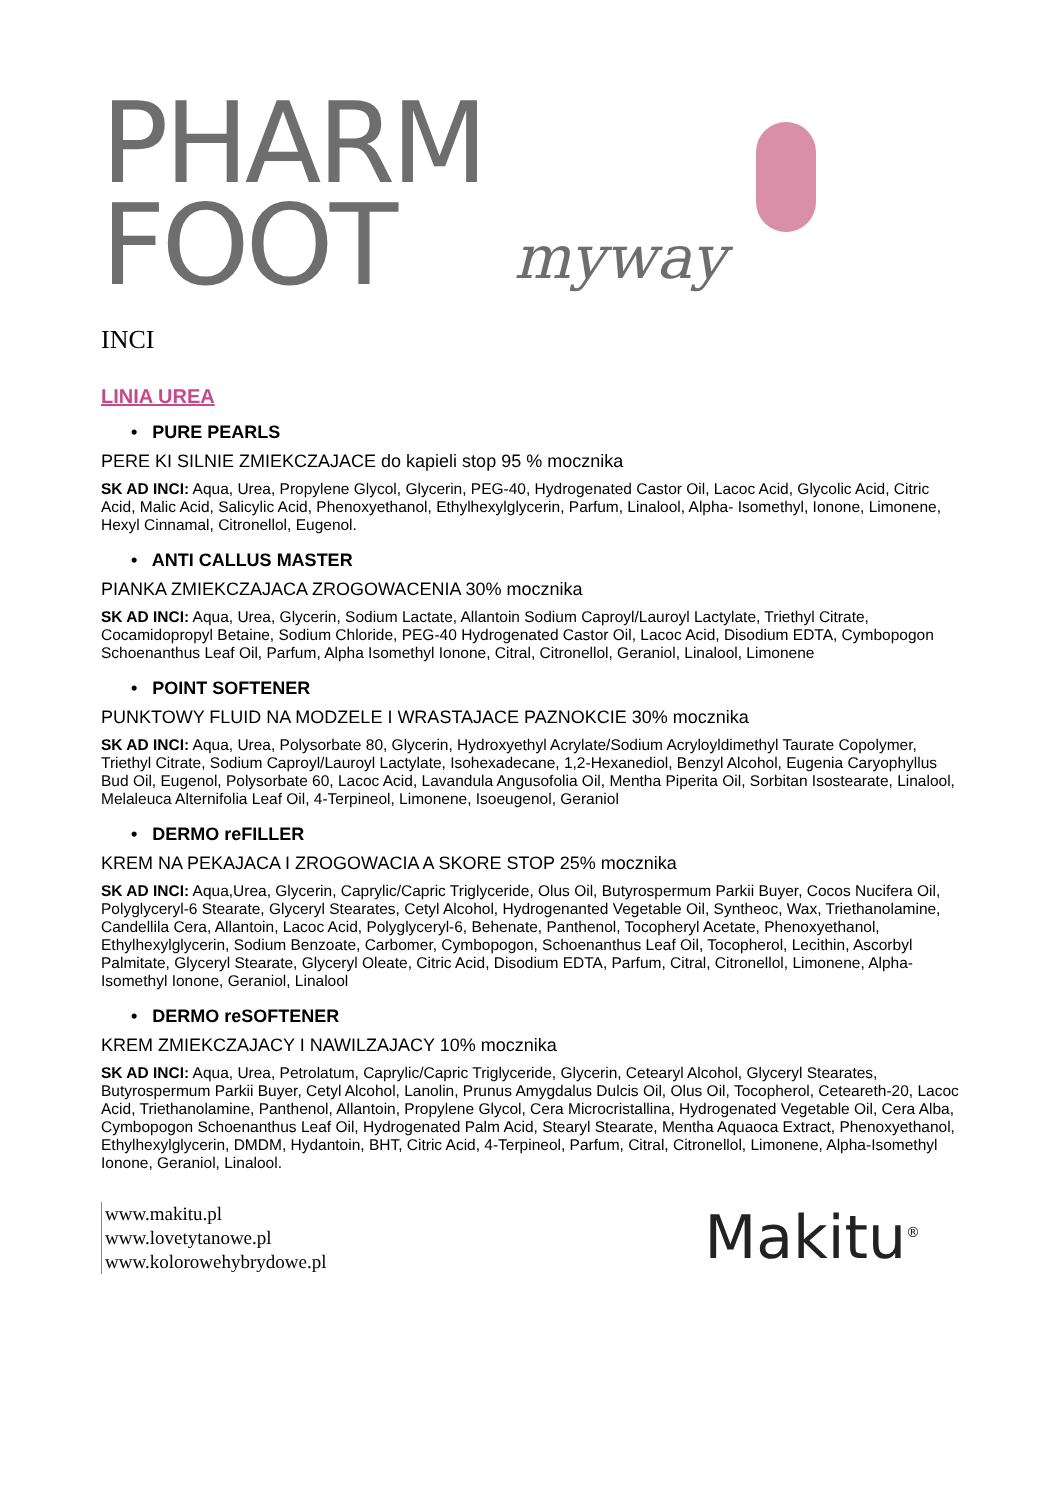PHARM
FOOT
myway
INCI
LINIA UREA
• PURE PEARLS
PERE KI SILNIE ZMIEKCZAJACE do kapieli stop 95 % mocznika
SK AD INCI: Aqua, Urea, Propylene Glycol, Glycerin, PEG-40, Hydrogenated Castor Oil, Lacoc Acid, Glycolic Acid, Citric Acid, Malic Acid, Salicylic Acid, Phenoxyethanol, Ethylhexylglycerin, Parfum, Linalool, Alpha- Isomethyl, Ionone, Limonene, Hexyl Cinnamal, Citronellol, Eugenol.
• ANTI CALLUS MASTER
PIANKA ZMIEKCZAJACA ZROGOWACENIA 30% mocznika
SK AD INCI: Aqua, Urea, Glycerin, Sodium Lactate, Allantoin Sodium Caproyl/Lauroyl Lactylate, Triethyl Citrate, Cocamidopropyl Betaine, Sodium Chloride, PEG-40 Hydrogenated Castor Oil, Lacoc Acid, Disodium EDTA, Cymbopogon Schoenanthus Leaf Oil, Parfum, Alpha Isomethyl Ionone, Citral, Citronellol, Geraniol, Linalool, Limonene
• POINT SOFTENER
PUNKTOWY FLUID NA MODZELE I WRASTAJACE PAZNOKCIE 30% mocznika
SK AD INCI: Aqua, Urea, Polysorbate 80, Glycerin, Hydroxyethyl Acrylate/Sodium Acryloyldimethyl Taurate Copolymer, Triethyl Citrate, Sodium Caproyl/Lauroyl Lactylate, Isohexadecane, 1,2-Hexanediol, Benzyl Alcohol, Eugenia Caryophyllus Bud Oil, Eugenol, Polysorbate 60, Lacoc Acid, Lavandula Angusofolia Oil, Mentha Piperita Oil, Sorbitan Isostearate, Linalool, Melaleuca Alternifolia Leaf Oil, 4-Terpineol, Limonene, Isoeugenol, Geraniol
• DERMO reFILLER
KREM NA PEKAJACA I ZROGOWACIA A SKORE STOP 25% mocznika
SK AD INCI: Aqua,Urea, Glycerin, Caprylic/Capric Triglyceride, Olus Oil, Butyrospermum Parkii Buyer, Cocos Nucifera Oil, Polyglyceryl-6 Stearate, Glyceryl Stearates, Cetyl Alcohol, Hydrogenanted Vegetable Oil, Syntheoc, Wax, Triethanolamine, Candellila Cera, Allantoin, Lacoc Acid, Polyglyceryl-6, Behenate, Panthenol, Tocopheryl Acetate, Phenoxyethanol, Ethylhexylglycerin, Sodium Benzoate, Carbomer, Cymbopogon, Schoenanthus Leaf Oil, Tocopherol, Lecithin, Ascorbyl Palmitate, Glyceryl Stearate, Glyceryl Oleate, Citric Acid, Disodium EDTA, Parfum, Citral, Citronellol, Limonene, Alpha-Isomethyl Ionone, Geraniol, Linalool
• DERMO reSOFTENER
KREM ZMIEKCZAJACY I NAWILZAJACY 10% mocznika
SK AD INCI: Aqua, Urea, Petrolatum, Caprylic/Capric Triglyceride, Glycerin, Cetearyl Alcohol, Glyceryl Stearates, Butyrospermum Parkii Buyer, Cetyl Alcohol, Lanolin, Prunus Amygdalus Dulcis Oil, Olus Oil, Tocopherol, Ceteareth-20, Lacoc Acid, Triethanolamine, Panthenol, Allantoin, Propylene Glycol, Cera Microcristallina, Hydrogenated Vegetable Oil, Cera Alba, Cymbopogon Schoenanthus Leaf Oil, Hydrogenated Palm Acid, Stearyl Stearate, Mentha Aquaoca Extract, Phenoxyethanol, Ethylhexylglycerin, DMDM, Hydantoin, BHT, Citric Acid, 4-Terpineol, Parfum, Citral, Citronellol, Limonene, Alpha-Isomethyl Ionone, Geraniol, Linalool.
www.makitu.pl
www.lovetytanowe.pl
www.kolorowehybrydowe.pl
Makitu<sup>®</sup>